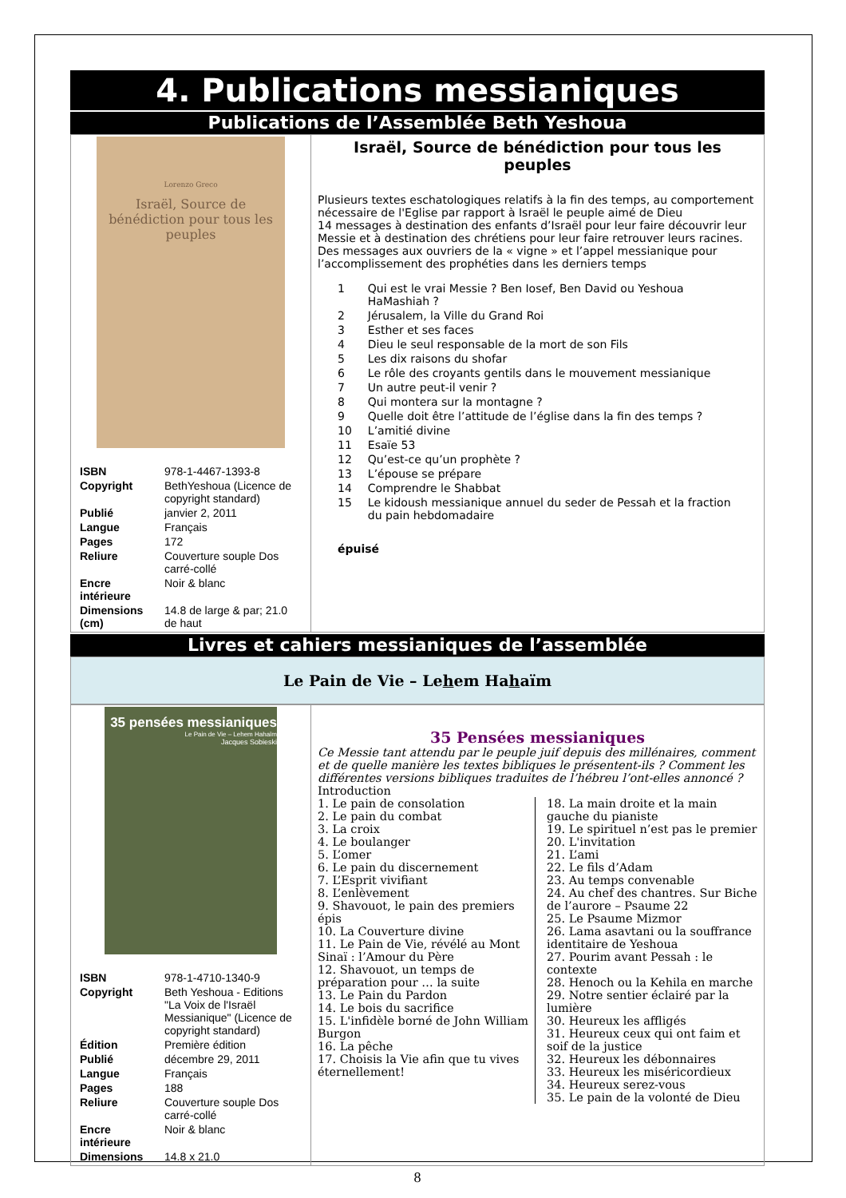4. Publications messianiques
Publications de l’Assemblée Beth Yeshoua
| Lorenzo Greco Israël, Source de bénédiction pour tous les peuples / ISBN / 978-1-4467-1393-8 / / Copyright / BethYeshoua (Licence de copyright standard) / / Publié / janvier 2, 2011 / / Langue / Français / / Pages / 172 / / Reliure / Couverture souple Dos carré-collé / / Encre intérieure / Noir & blanc / / Dimensions (cm) / 14.8 de large & par; 21.0 de haut / | Israël, Source de bénédiction pour tous les peuples Plusieurs textes eschatologiques relatifs à la fin des temps, au comportement nécessaire de l'Eglise par rapport à Israël le peuple aimé de Dieu 14 messages à destination des enfants d’Israël pour leur faire découvrir leur Messie et à destination des chrétiens pour leur faire retrouver leurs racines. Des messages aux ouvriers de la « vigne » et l’appel messianique pour l’accomplissement des prophéties dans les derniers temps / 1 / Qui est le vrai Messie ? Ben Iosef, Ben David ou Yeshoua HaMashiah ? / / 2 / Jérusalem, la Ville du Grand Roi / / 3 / Esther et ses faces / / 4 / Dieu le seul responsable de la mort de son Fils / / 5 / Les dix raisons du shofar / / 6 / Le rôle des croyants gentils dans le mouvement messianique / / 7 / Un autre peut-il venir ? / / 8 / Qui montera sur la montagne ? / / 9 / Quelle doit être l’attitude de l’église dans la fin des temps ? / / 10 / L’amitié divine / / 11 / Esaïe 53 / / 12 / Qu’est-ce qu’un prophète ? / / 13 / L’épouse se prépare / / 14 / Comprendre le Shabbat / / 15 / Le kidoush messianique annuel du seder de Pessah et la fraction du pain hebdomadaire / épuisé |
Livres et cahiers messianiques de l’assemblée
Le Pain de Vie – Lehem Hahaïm
| 35 pensées messianiques Le Pain de Vie – Lehem Hahaïm Jacques Sobieski / ISBN / 978-1-4710-1340-9 / / Copyright / Beth Yeshoua - Editions "La Voix de l'Israël Messianique" (Licence de copyright standard) / / Édition / Première édition / / Publié / décembre 29, 2011 / / Langue / Français / / Pages / 188 / / Reliure / Couverture souple Dos carré-collé / / Encre intérieure / Noir & blanc / / Dimensions / 14.8 x 21.0 / | 35 Pensées messianiques Ce Messie tant attendu par le peuple juif depuis des millénaires, comment et de quelle manière les textes bibliques le présentent-ils ? Comment les différentes versions bibliques traduites de l’hébreu l’ont-elles annoncé ? Introduction 1. Le pain de consolation 2. Le pain du combat 3. La croix 4. Le boulanger 5. L’omer 6. Le pain du discernement 7. L’Esprit vivifiant 8. L’enlèvement 9. Shavouot, le pain des premiers épis 10. La Couverture divine 11. Le Pain de Vie, révélé au Mont Sinaï : l’Amour du Père 12. Shavouot, un temps de préparation pour … la suite 13. Le Pain du Pardon 14. Le bois du sacrifice 15. L'infidèle borné de John William Burgon 16. La pêche 17. Choisis la Vie afin que tu vives éternellement! 18. La main droite et la main gauche du pianiste 19. Le spirituel n’est pas le premier 20. L'invitation 21. L’ami 22. Le fils d’Adam 23. Au temps convenable 24. Au chef des chantres. Sur Biche de l’aurore – Psaume 22 25. Le Psaume Mizmor 26. Lama asavtani ou la souffrance identitaire de Yeshoua 27. Pourim avant Pessah : le contexte 28. Henoch ou la Kehila en marche 29. Notre sentier éclairé par la lumière 30. Heureux les affligés 31. Heureux ceux qui ont faim et soif de la justice 32. Heureux les débonnaires 33. Heureux les miséricordieux 34. Heureux serez-vous 35. Le pain de la volonté de Dieu |
8